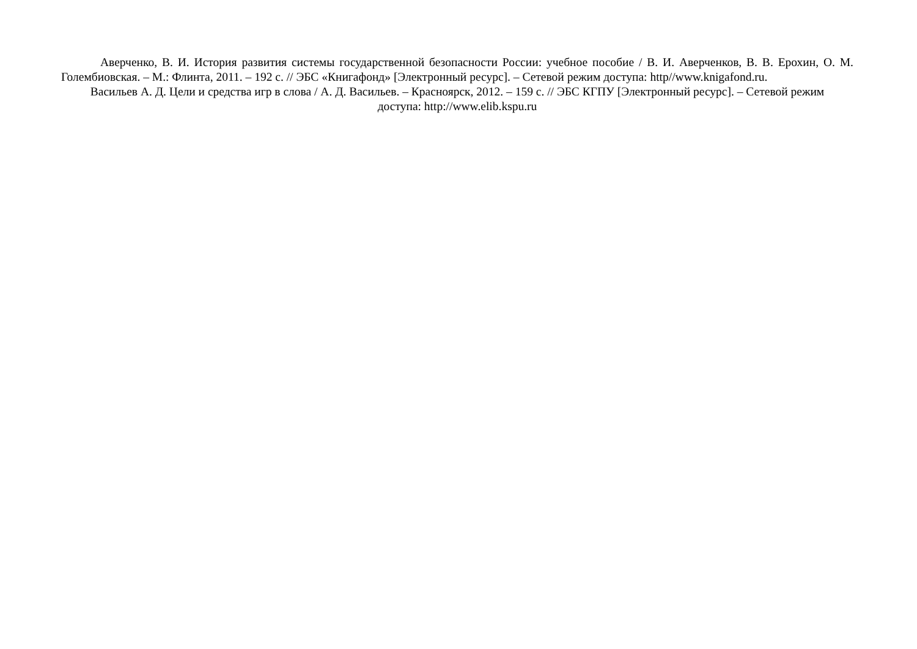Аверченко, В. И. История развития системы государственной безопасности России: учебное пособие / В. И. Аверченков, В. В. Ерохин, О. М. Голембиовская. – М.: Флинта, 2011. – 192 с. // ЭБС «Книгафонд» [Электронный ресурс]. – Сетевой режим доступа: http//www.knigafond.ru.
Васильев А. Д. Цели и средства игр в слова / А. Д. Васильев. – Красноярск, 2012. – 159 с. // ЭБС КГПУ [Электронный ресурс]. – Сетевой режим доступа: http://www.elib.kspu.ru